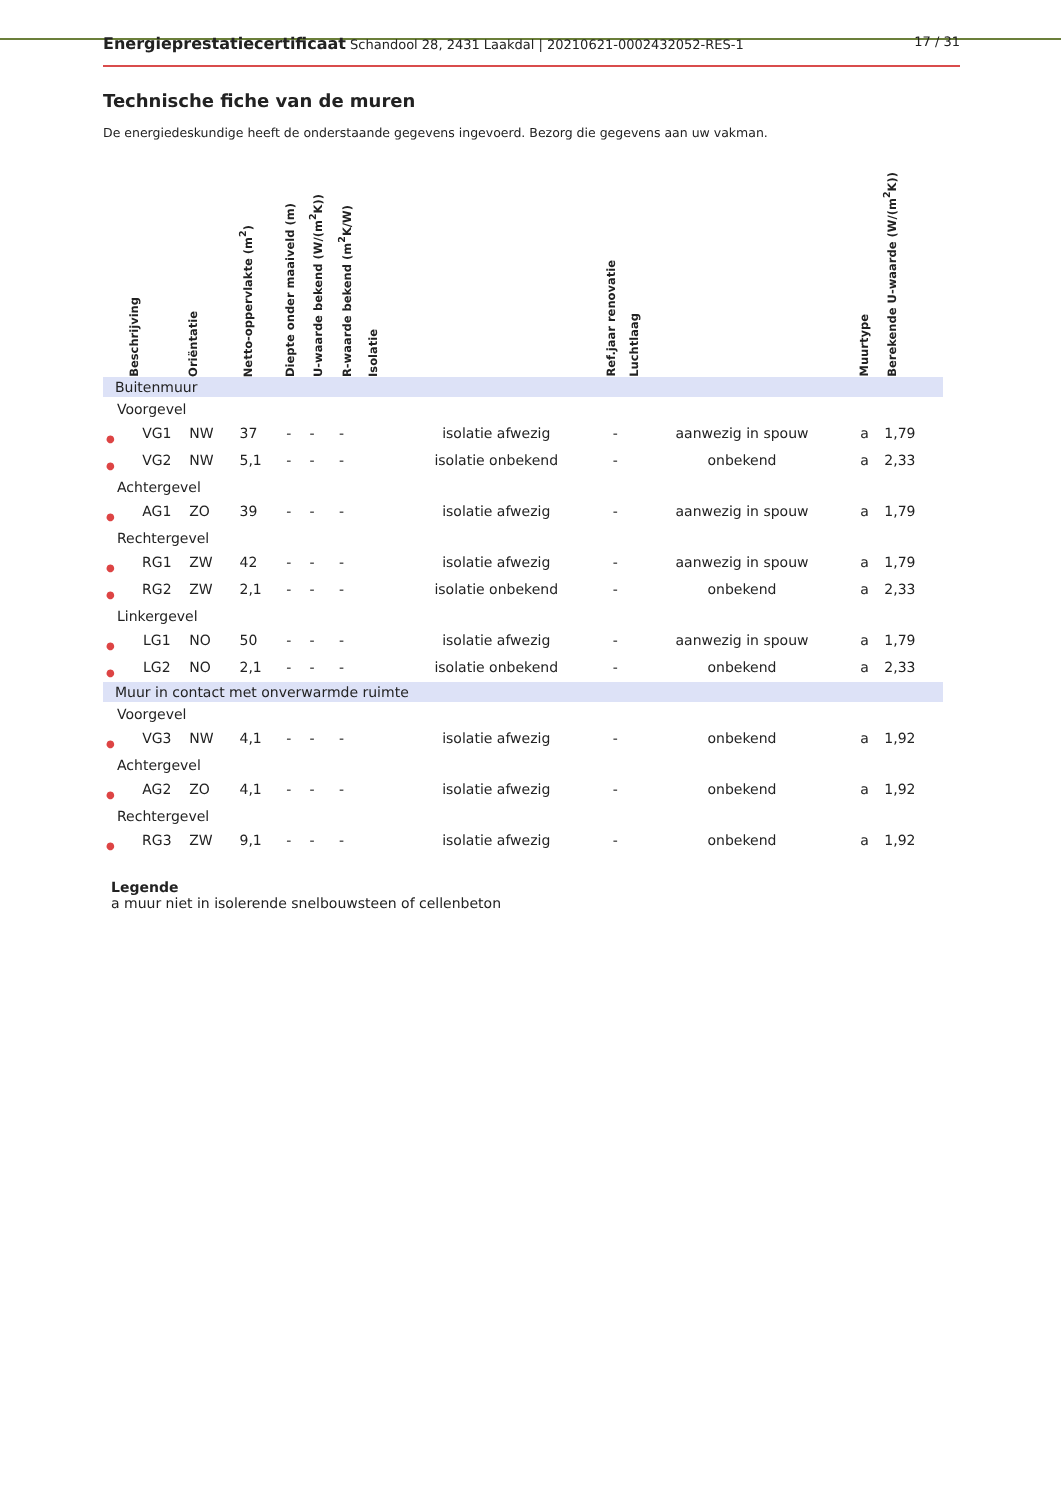Energieprestatiecertificaat Schandool 28, 2431 Laakdal | 20210621-0002432052-RES-1 17 / 31
Technische fiche van de muren
De energiedeskundige heeft de onderstaande gegevens ingevoerd. Bezorg die gegevens aan uw vakman.
| | Beschrijving | Oriëntatie | Netto-oppervlakte (m<sup>2</sup>) | Diepte onder maaiveld (m) | U-waarde bekend (W/(m<sup>2</sup>K)) | R-waarde bekend (m<sup>2</sup>K/W) | Isolatie | | Ref.jaar renovatie | Luchtlaag | Muurtype | Berekende U-waarde (W/(m<sup>2</sup>K)) |
| --- | --- | --- | --- | --- | --- | --- | --- | --- | --- | --- | --- | --- |
| Buitenmuur | | | | | | | | | | | | |
| Voorgevel | | | | | | | | | | | | |
| ● | VG1 | NW | 37 | - | - | - | | isolatie afwezig | - | aanwezig in spouw | a | 1,79 |
| ● | VG2 | NW | 5,1 | - | - | - | | isolatie onbekend | - | onbekend | a | 2,33 |
| Achtergevel | | | | | | | | | | | | |
| ● | AG1 | ZO | 39 | - | - | - | | isolatie afwezig | - | aanwezig in spouw | a | 1,79 |
| Rechtergevel | | | | | | | | | | | | |
| ● | RG1 | ZW | 42 | - | - | - | | isolatie afwezig | - | aanwezig in spouw | a | 1,79 |
| ● | RG2 | ZW | 2,1 | - | - | - | | isolatie onbekend | - | onbekend | a | 2,33 |
| Linkergevel | | | | | | | | | | | | |
| ● | LG1 | NO | 50 | - | - | - | | isolatie afwezig | - | aanwezig in spouw | a | 1,79 |
| ● | LG2 | NO | 2,1 | - | - | - | | isolatie onbekend | - | onbekend | a | 2,33 |
| Muur in contact met onverwarmde ruimte | | | | | | | | | | | | |
| Voorgevel | | | | | | | | | | | | |
| ● | VG3 | NW | 4,1 | - | - | - | | isolatie afwezig | - | onbekend | a | 1,92 |
| Achtergevel | | | | | | | | | | | | |
| ● | AG2 | ZO | 4,1 | - | - | - | | isolatie afwezig | - | onbekend | a | 1,92 |
| Rechtergevel | | | | | | | | | | | | |
| ● | RG3 | ZW | 9,1 | - | - | - | | isolatie afwezig | - | onbekend | a | 1,92 |
Legende
a muur niet in isolerende snelbouwsteen of cellenbeton